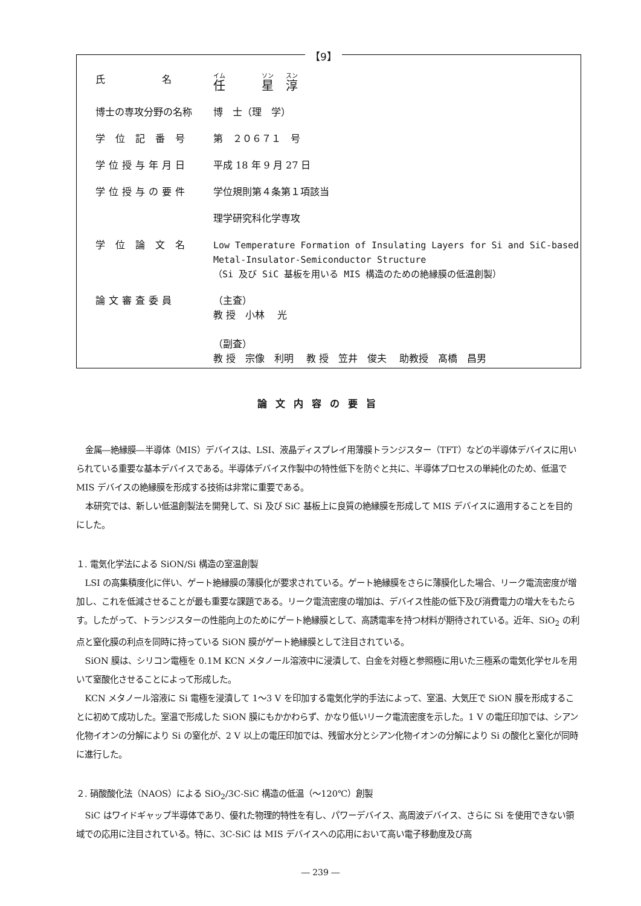【9】
| 氏 名 | 任 星 淳 |
| 博士の専攻分野の名称 | 博 士（理 学） |
| 学 位 記 番 号 | 第 ２０６７１ 号 |
| 学位授与年月日 | 平成 18 年 9 月 27 日 |
| 学位授与の要件 | 学位規則第４条第１項該当 |
| | 理学研究科化学専攻 |
| 学 位 論 文 名 | Low Temperature Formation of Insulating Layers for Si and SiC-based Metal-Insulator-Semiconductor Structure （Si 及び SiC 基板を用いる MIS 構造のための絶縁膜の低温創製） |
| 論文審査委員 | （主査） 教 授 小林 光 （副査） 教 授 宗像 利明 教 授 笠井 俊夫 助教授 髙橋 昌男 |
論文内容の要旨
金属―絶縁膜―半導体（MIS）デバイスは、LSI、液晶ディスプレイ用薄膜トランジスター（TFT）などの半導体デバイスに用いられている重要な基本デバイスである。半導体デバイス作製中の特性低下を防ぐと共に、半導体プロセスの単純化のため、低温で MIS デバイスの絶縁膜を形成する技術は非常に重要である。
本研究では、新しい低温創製法を開発して、Si 及び SiC 基板上に良質の絶縁膜を形成して MIS デバイスに適用することを目的にした。
１. 電気化学法による SiON/Si 構造の室温創製
LSI の高集積度化に伴い、ゲート絶縁膜の薄膜化が要求されている。ゲート絶縁膜をさらに薄膜化した場合、リーク電流密度が増加し、これを低減させることが最も重要な課題である。リーク電流密度の増加は、デバイス性能の低下及び消費電力の増大をもたらす。したがって、トランジスターの性能向上のためにゲート絶縁膜として、高誘電率を持つ材料が期待されている。近年、SiO<sub>2</sub> の利点と窒化膜の利点を同時に持っている SiON 膜がゲート絶縁膜として注目されている。
SiON 膜は、シリコン電極を 0.1M KCN メタノール溶液中に浸漬して、白金を対極と参照極に用いた三極系の電気化学セルを用いて窒酸化させることによって形成した。
KCN メタノール溶液に Si 電極を浸漬して 1～3 V を印加する電気化学的手法によって、室温、大気圧で SiON 膜を形成することに初めて成功した。室温で形成した SiON 膜にもかかわらず、かなり低いリーク電流密度を示した。1 V の電圧印加では、シアン化物イオンの分解により Si の窒化が、2 V 以上の電圧印加では、残留水分とシアン化物イオンの分解により Si の酸化と窒化が同時に進行した。
２. 硝酸酸化法（NAOS）による SiO<sub>2</sub>/3C-SiC 構造の低温（～120℃）創製
SiC はワイドギャップ半導体であり、優れた物理的特性を有し、パワーデバイス、高周波デバイス、さらに Si を使用できない領域での応用に注目されている。特に、3C-SiC は MIS デバイスへの応用において高い電子移動度及び高
― 239 ―